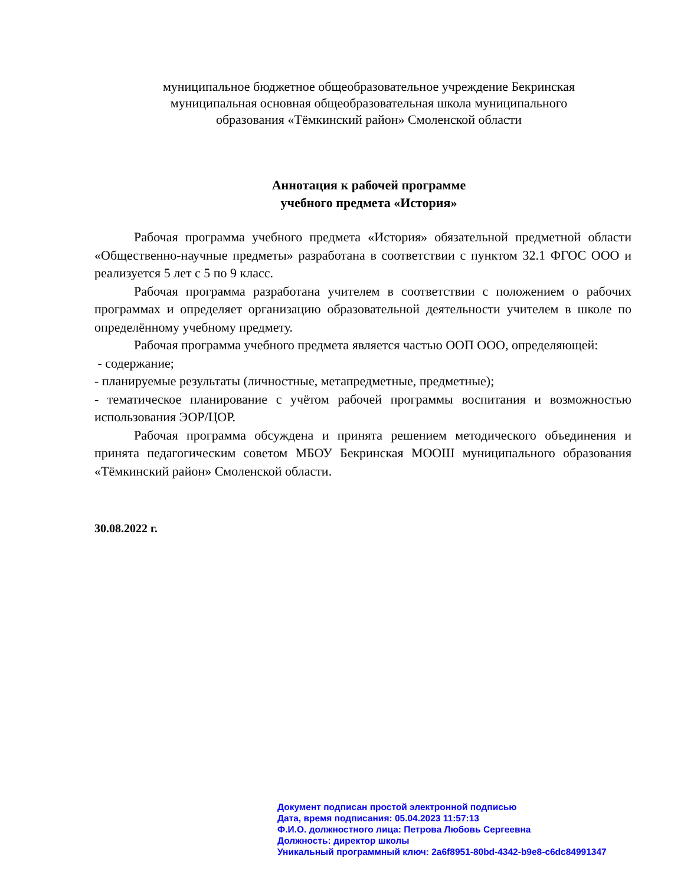муниципальное бюджетное общеобразовательное учреждение Бекринская
муниципальная основная общеобразовательная школа муниципального
образования «Тёмкинский район» Смоленской области
Аннотация к рабочей программе
учебного предмета «История»
Рабочая программа учебного предмета «История» обязательной предметной области «Общественно-научные предметы» разработана в соответствии с пунктом 32.1 ФГОС ООО и реализуется 5 лет с 5 по 9 класс.
Рабочая программа разработана учителем в соответствии с положением о рабочих программах и определяет организацию образовательной деятельности учителем в школе по определённому учебному предмету.
Рабочая программа учебного предмета является частью ООП ООО, определяющей:
- содержание;
- планируемые результаты (личностные, метапредметные, предметные);
- тематическое планирование с учётом рабочей программы воспитания и возможностью использования ЭОР/ЦОР.
Рабочая программа обсуждена и принята решением методического объединения и принята педагогическим советом МБОУ Бекринская МООШ муниципального образования «Тёмкинский район» Смоленской области.
30.08.2022 г.
Документ подписан простой электронной подписью
Дата, время подписания: 05.04.2023 11:57:13
Ф.И.О. должностного лица: Петрова Любовь Сергеевна
Должность: директор школы
Уникальный программный ключ: 2a6f8951-80bd-4342-b9e8-c6dc84991347